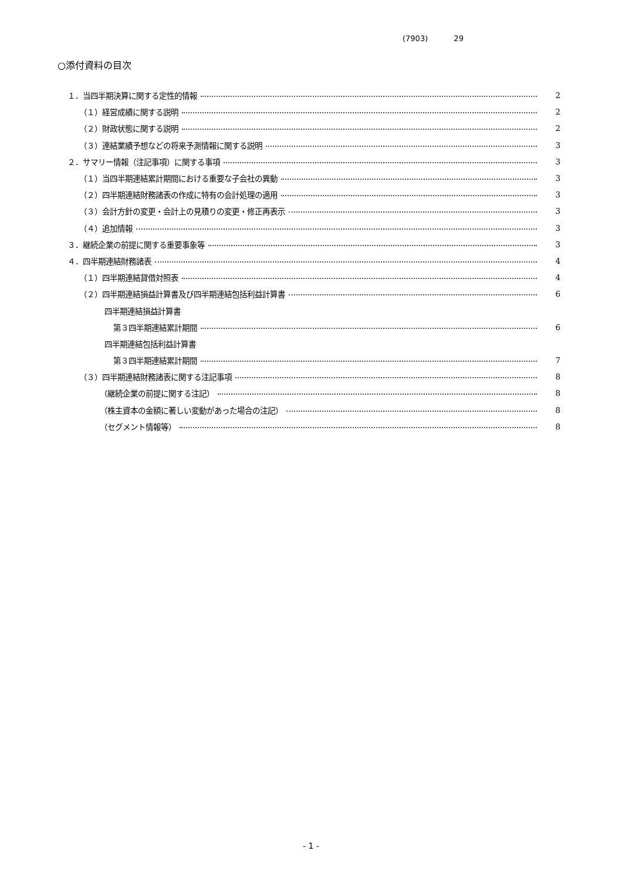(7903) 29
○添付資料の目次
１．当四半期決算に関する定性的情報 2
（１）経営成績に関する説明 2
（２）財政状態に関する説明 2
（３）連結業績予想などの将来予測情報に関する説明 3
２．サマリー情報（注記事項）に関する事項 3
（１）当四半期連結累計期間における重要な子会社の異動 3
（２）四半期連結財務諸表の作成に特有の会計処理の適用 3
（３）会計方針の変更・会計上の見積りの変更・修正再表示 3
（４）追加情報 3
３．継続企業の前提に関する重要事象等 3
４．四半期連結財務諸表 4
（１）四半期連結貸借対照表 4
（２）四半期連結損益計算書及び四半期連結包括利益計算書 6
四半期連結損益計算書
第３四半期連結累計期間 6
四半期連結包括利益計算書
第３四半期連結累計期間 7
（３）四半期連結財務諸表に関する注記事項 8
（継続企業の前提に関する注記） 8
（株主資本の金額に著しい変動があった場合の注記） 8
（セグメント情報等） 8
- 1 -